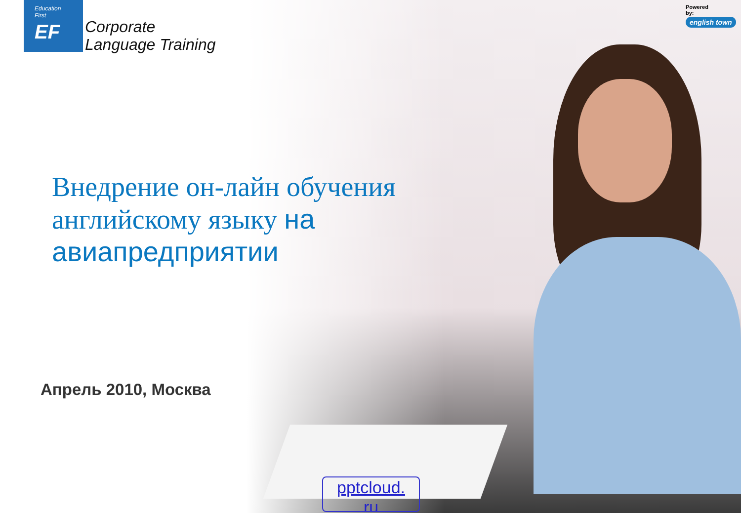Education
First
EF
Corporate
Language Training
Powered
by:
english town
Внедрение он-лайн обучения
английскому языку на
авиапредприятии
Апрель 2010, Москва
pptcloud.
ru